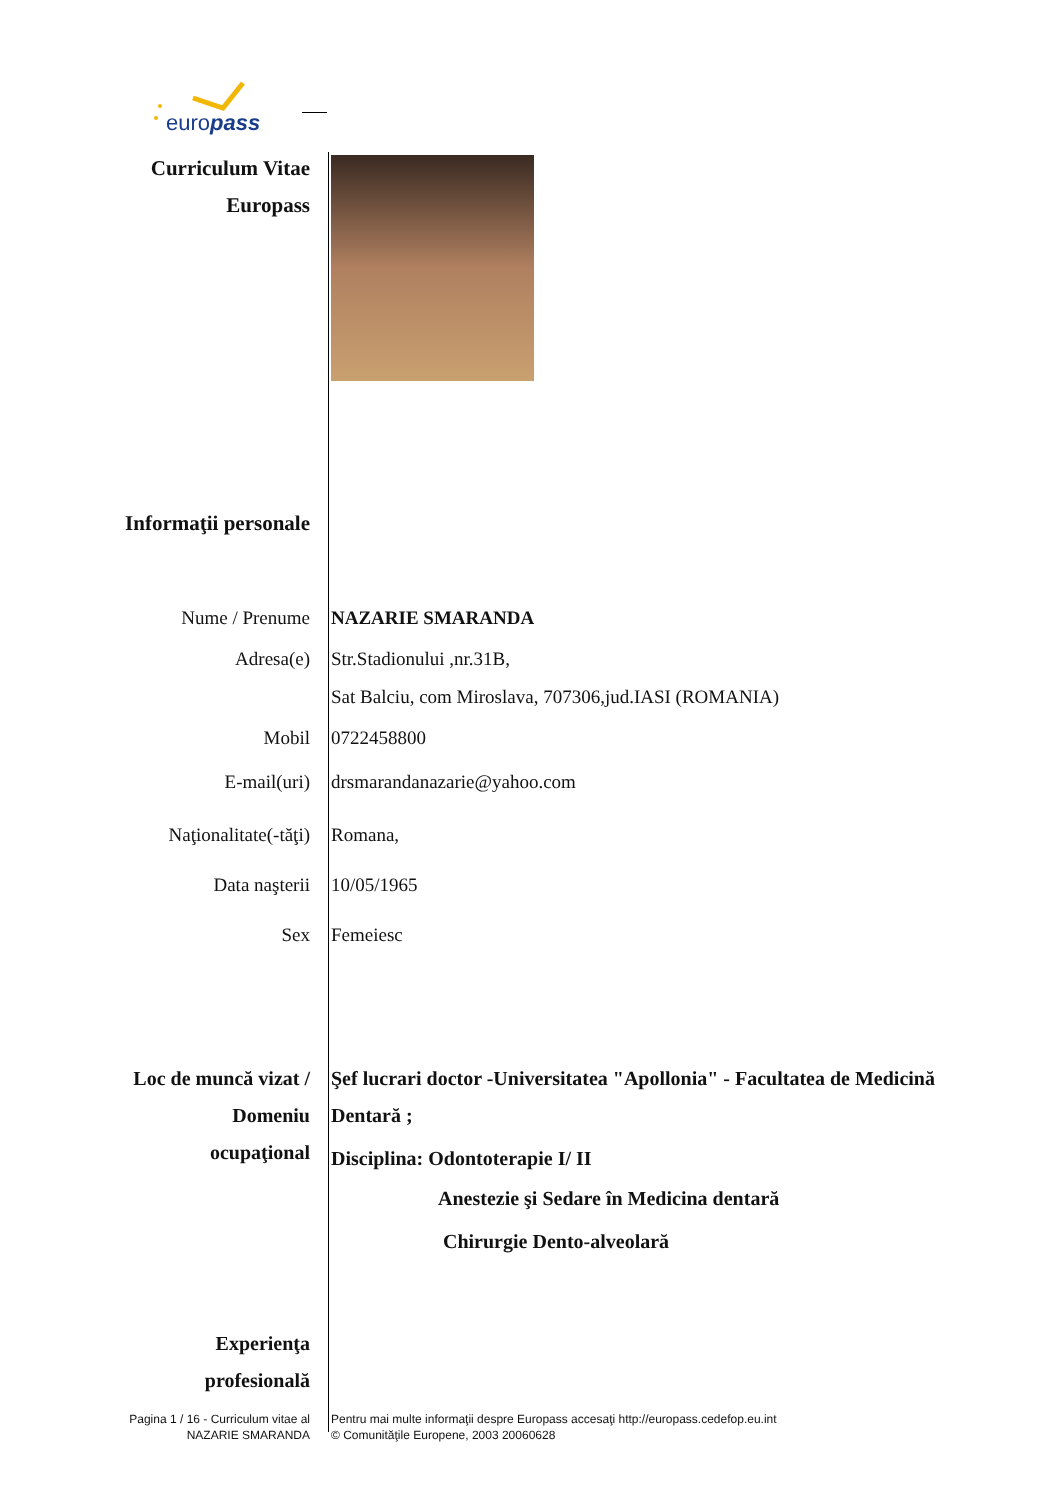europass
Curriculum Vitae
Europass
Informaţii personale
Nume / Prenume NAZARIE SMARANDA
Adresa(e) Str.Stadionului ,nr.31B,
Sat Balciu, com Miroslava, 707306,jud.IASI (ROMANIA)
Mobil 0722458800
E-mail(uri) drsmarandanazarie@yahoo.com
Naţionalitate(-tăţi) Romana,
Data naşterii 10/05/1965
Sex Femeiesc
Loc de muncă vizat /
Domeniu
ocupaţional
Şef lucrari doctor -Universitatea "Apollonia" - Facultatea de Medicină
Dentară ;
Disciplina: Odontoterapie I/ II
Anestezie şi Sedare în Medicina dentară
Chirurgie Dento-alveolară
Experienţa
profesională
Pagina 1 / 16 - Curriculum vitae al
NAZARIE SMARANDA
Pentru mai multe informaţii despre Europass accesaţi http://europass.cedefop.eu.int
© Comunităţile Europene, 2003 20060628